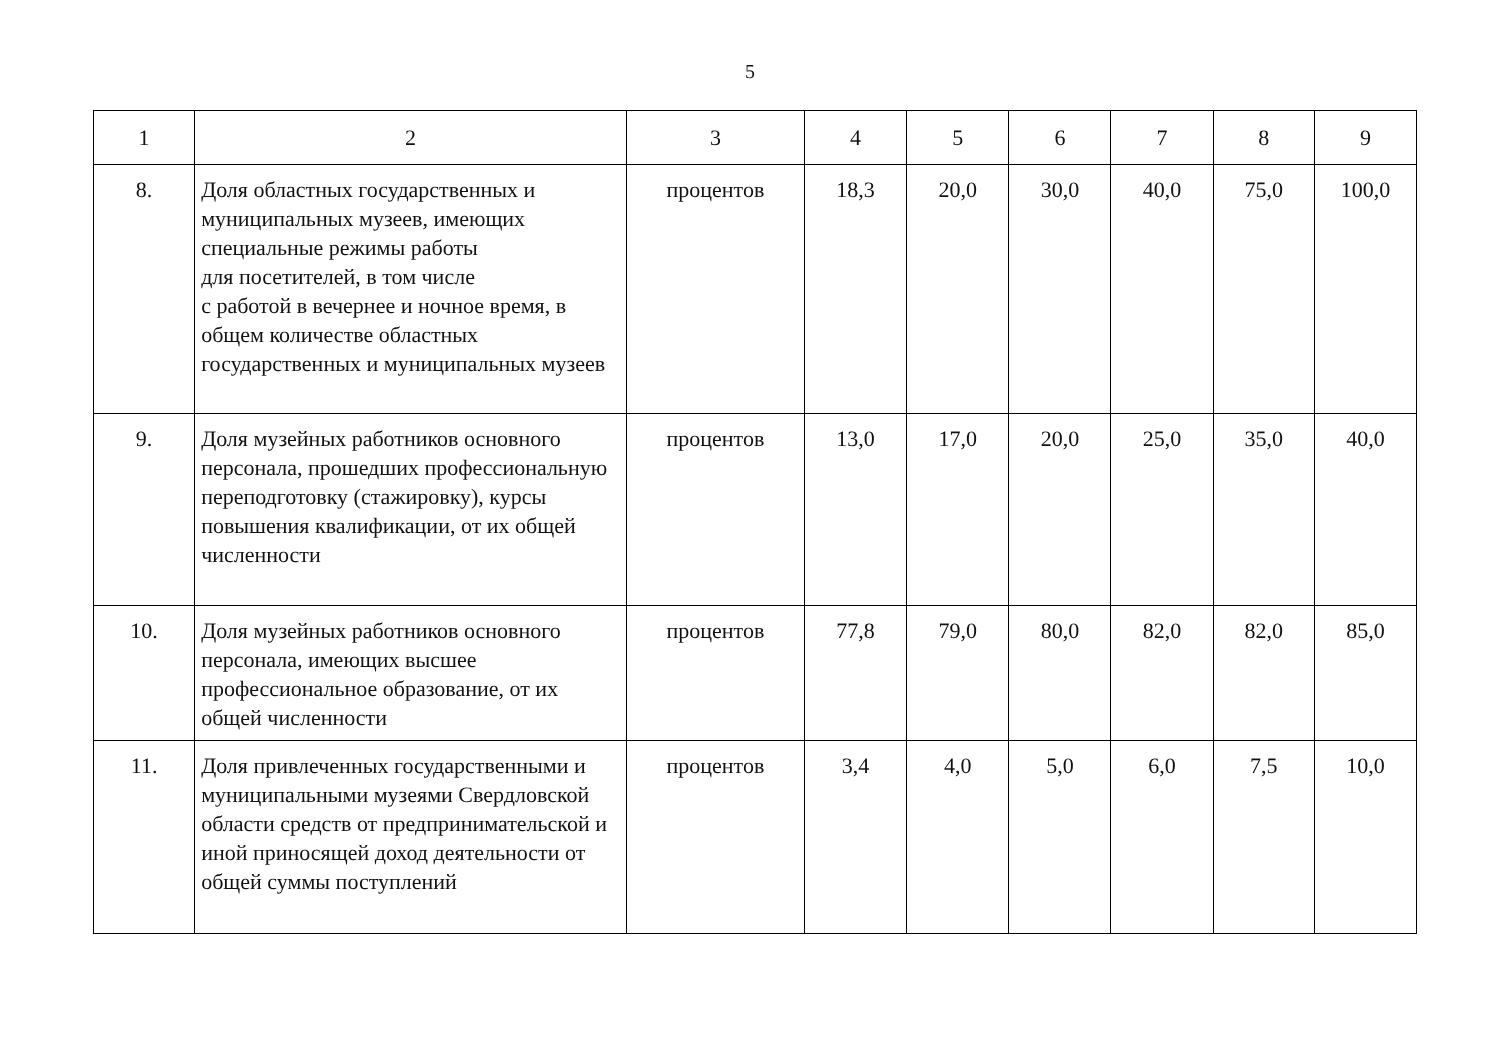5
| 1 | 2 | 3 | 4 | 5 | 6 | 7 | 8 | 9 |
| 8. | Доля областных государственных и муниципальных музеев, имеющих специальные режимы работы для посетителей, в том числе с работой в вечернее и ночное время, в общем количестве областных государственных и муниципальных музеев | процентов | 18,3 | 20,0 | 30,0 | 40,0 | 75,0 | 100,0 |
| 9. | Доля музейных работников основного персонала, прошедших профессиональную переподготовку (стажировку), курсы повышения квалификации, от их общей численности | процентов | 13,0 | 17,0 | 20,0 | 25,0 | 35,0 | 40,0 |
| 10. | Доля музейных работников основного персонала, имеющих высшее профессиональное образование, от их общей численности | процентов | 77,8 | 79,0 | 80,0 | 82,0 | 82,0 | 85,0 |
| 11. | Доля привлеченных государственными и муниципальными музеями Свердловской области средств от предпринимательской и иной приносящей доход деятельности от общей суммы поступлений | процентов | 3,4 | 4,0 | 5,0 | 6,0 | 7,5 | 10,0 |